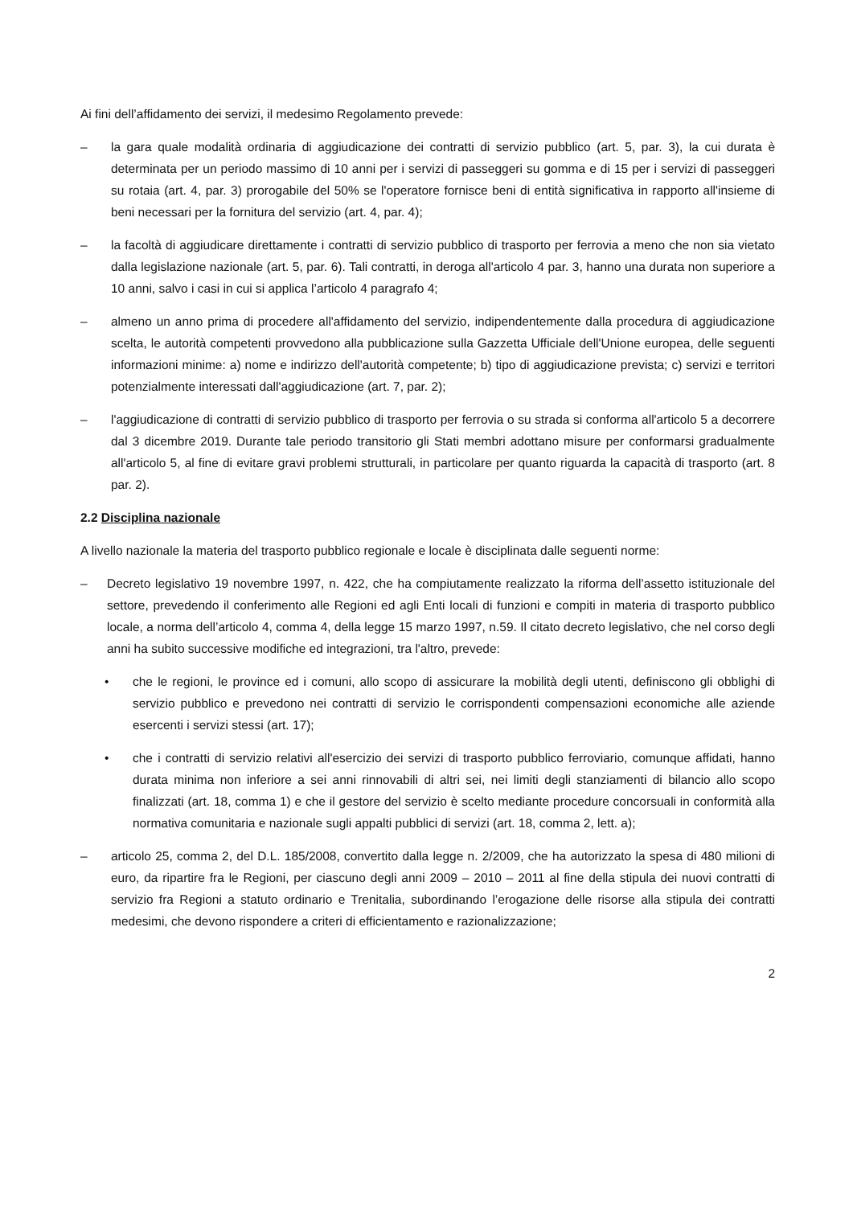Ai fini dell’affidamento dei servizi, il medesimo Regolamento prevede:
– la gara quale modalità ordinaria di aggiudicazione dei contratti di servizio pubblico (art. 5, par. 3), la cui durata è determinata per un periodo massimo di 10 anni per i servizi di passeggeri su gomma e di 15 per i servizi di passeggeri su rotaia (art. 4, par. 3) prorogabile del 50% se l'operatore fornisce beni di entità significativa in rapporto all'insieme di beni necessari per la fornitura del servizio (art. 4, par. 4);
– la facoltà di aggiudicare direttamente i contratti di servizio pubblico di trasporto per ferrovia a meno che non sia vietato dalla legislazione nazionale (art. 5, par. 6). Tali contratti, in deroga all'articolo 4 par. 3, hanno una durata non superiore a 10 anni, salvo i casi in cui si applica l’articolo 4 paragrafo 4;
– almeno un anno prima di procedere all'affidamento del servizio, indipendentemente dalla procedura di aggiudicazione scelta, le autorità competenti provvedono alla pubblicazione sulla Gazzetta Ufficiale dell'Unione europea, delle seguenti informazioni minime: a) nome e indirizzo dell'autorità competente; b) tipo di aggiudicazione prevista; c) servizi e territori potenzialmente interessati dall'aggiudicazione (art. 7, par. 2);
– l'aggiudicazione di contratti di servizio pubblico di trasporto per ferrovia o su strada si conforma all'articolo 5 a decorrere dal 3 dicembre 2019. Durante tale periodo transitorio gli Stati membri adottano misure per conformarsi gradualmente all'articolo 5, al fine di evitare gravi problemi strutturali, in particolare per quanto riguarda la capacità di trasporto (art. 8 par. 2).
2.2 Disciplina nazionale
A livello nazionale la materia del trasporto pubblico regionale e locale è disciplinata dalle seguenti norme:
– Decreto legislativo 19 novembre 1997, n. 422, che ha compiutamente realizzato la riforma dell’assetto istituzionale del settore, prevedendo il conferimento alle Regioni ed agli Enti locali di funzioni e compiti in materia di trasporto pubblico locale, a norma dell’articolo 4, comma 4, della legge 15 marzo 1997, n.59. Il citato decreto legislativo, che nel corso degli anni ha subito successive modifiche ed integrazioni, tra l'altro, prevede:
• che le regioni, le province ed i comuni, allo scopo di assicurare la mobilità degli utenti, definiscono gli obblighi di servizio pubblico e prevedono nei contratti di servizio le corrispondenti compensazioni economiche alle aziende esercenti i servizi stessi (art. 17);
• che i contratti di servizio relativi all'esercizio dei servizi di trasporto pubblico ferroviario, comunque affidati, hanno durata minima non inferiore a sei anni rinnovabili di altri sei, nei limiti degli stanziamenti di bilancio allo scopo finalizzati (art. 18, comma 1) e che il gestore del servizio è scelto mediante procedure concorsuali in conformità alla normativa comunitaria e nazionale sugli appalti pubblici di servizi (art. 18, comma 2, lett. a);
– articolo 25, comma 2, del D.L. 185/2008, convertito dalla legge n. 2/2009, che ha autorizzato la spesa di 480 milioni di euro, da ripartire fra le Regioni, per ciascuno degli anni 2009 – 2010 – 2011 al fine della stipula dei nuovi contratti di servizio fra Regioni a statuto ordinario e Trenitalia, subordinando l’erogazione delle risorse alla stipula dei contratti medesimi, che devono rispondere a criteri di efficientamento e razionalizzazione;
2